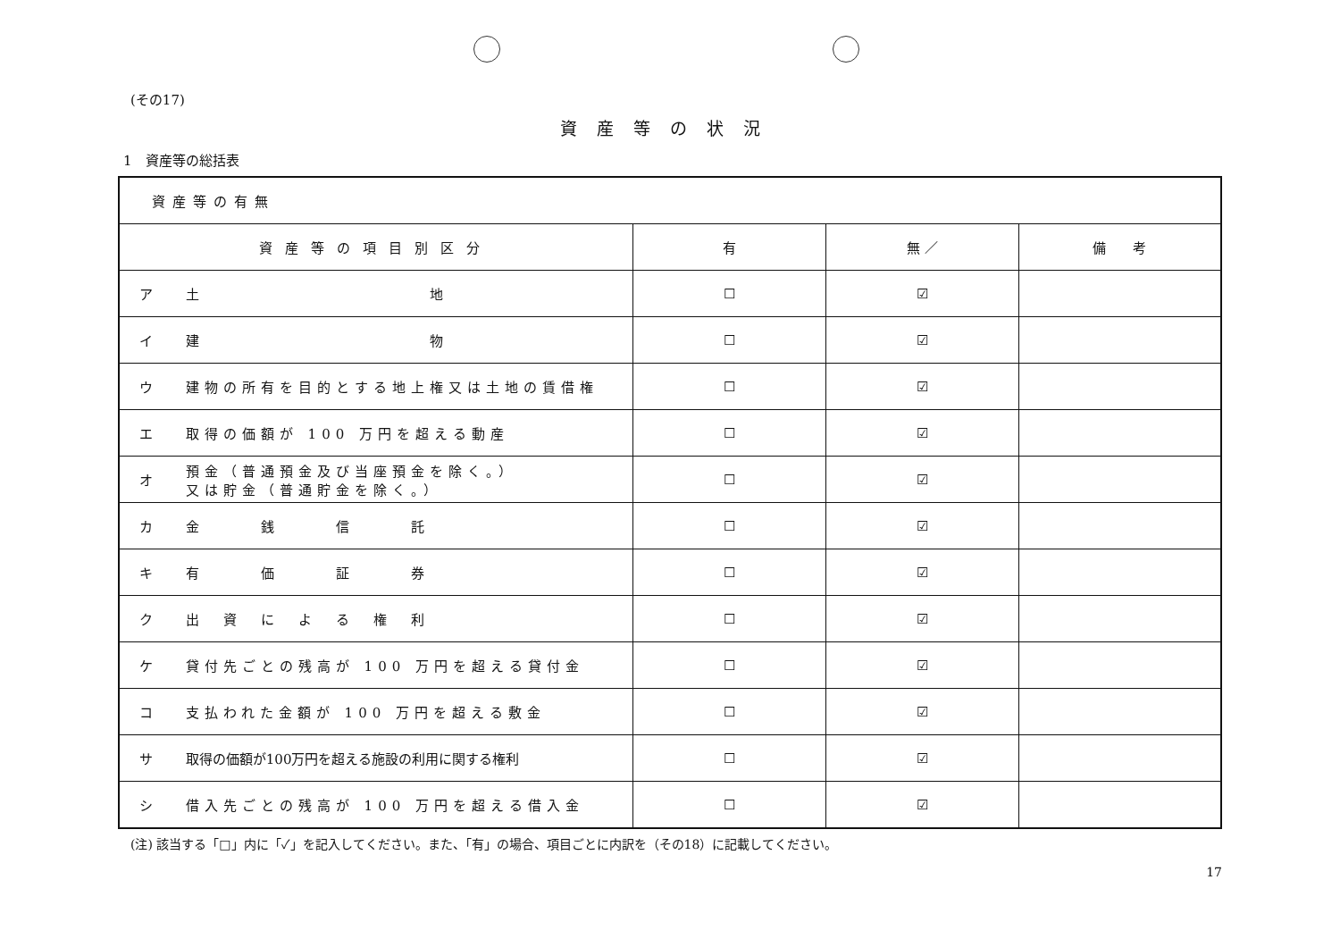(その17)
資産等の状況
1　資産等の総括表
| 資産等の有無 | | | | |
| 資産等の項目別区分 | | 有 | 無 ／ | 備 考 |
| ア | 土 地 | ☐ | ☑ | |
| イ | 建 物 | ☐ | ☑ | |
| ウ | 建物の所有を目的とする地上権又は土地の賃借権 | ☐ | ☑ | |
| エ | 取得の価額が 100 万円を超える動産 | ☐ | ☑ | |
| オ | 預金（普通預金及び当座預金を除く。） 又は貯金（普通貯金を除く。） | ☐ | ☑ | |
| カ | 金 銭 信 託 | ☐ | ☑ | |
| キ | 有 価 証 券 | ☐ | ☑ | |
| ク | 出 資 に よ る 権 利 | ☐ | ☑ | |
| ケ | 貸付先ごとの残高が 100 万円を超える貸付金 | ☐ | ☑ | |
| コ | 支払われた金額が 100 万円を超える敷金 | ☐ | ☑ | |
| サ | 取得の価額が100万円を超える施設の利用に関する権利 | ☐ | ☑ | |
| シ | 借入先ごとの残高が 100 万円を超える借入金 | ☐ | ☑ | |
(注) 該当する「□」内に「✓」を記入してください。また、「有」の場合、項目ごとに内訳を（その18）に記載してください。
17